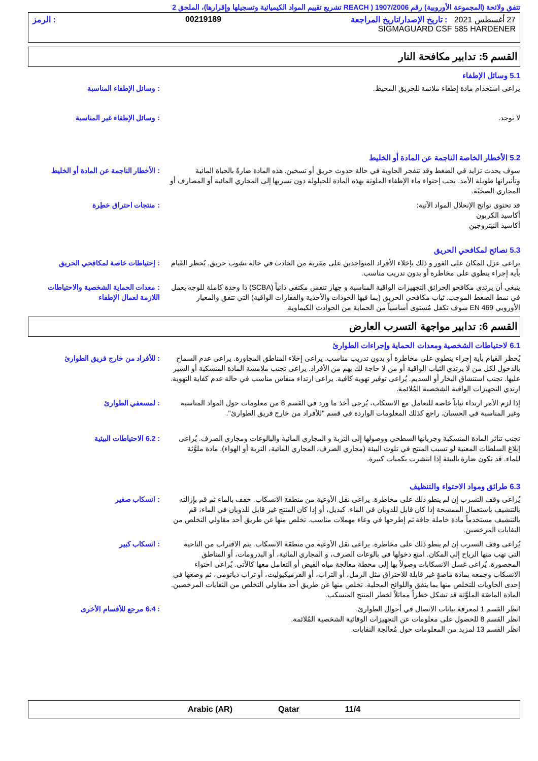تتفق ولائحة (المجموعة الأوروبية) رقم 1907/2006 ( REACH تشريع تقييم المواد الكيميائية وتسجيلها وإقرارها)، الملحق 2
27 أغسطس 2021 : تاريخ الإصدار/تاريخ المراجعة 00219189: الرمز
SIGMAGUARD CSF 585 HARDENER
القسم 5: تدابير مكافحة النار
5.1 وسائل الإطفاء
يراعى استخدام مادة إطفاء ملائمة للحريق المحيط. : وسائل الإطفاء المناسبة
لا توجد. : وسائل الإطفاء غير المناسبة
5.2 الأخطار الخاصة الناجمة عن المادة أو الخليط
سوف يحدث تزايد في الضغط وقد تنفجر الحاوية في حالة حدوث حريق أو تسخين. هذه المادة ضارةً بالحياة المائية وتأثيراتها طويلة الأمد. يجب إحتواء ماء الإطفاء الملوثة بهذه المادة للحيلولة دون تسربها إلى المجاري المائية أو المصارف أو المجاري الصحيّة.
: الأخطار الناجمة عن المادة أو الخليط
قد تحتوي نواتج الإنحلال المواد الآتية:
أكاسيد الكربون
أكاسيد النيتروجين
: منتجات احتراق خطِرة
5.3 نصائح لمكافحي الحريق
يراعى عزل المكان على الفور و ذلك بإخلاء الأفراد المتواجدين على مقربة من الحادث في حالة نشوب حريق. يُحظر القيام بأية إجراء ينطوي على مخاطرة أو بدون تدريب مناسب.
: إحتياطات خاصة لمكافحي الحريق
ينبغي أن يرتدي مكافحو الحرائق التجهيزات الواقية المناسبة و جهاز تنفس مكتفي ذاتياً (SCBA) ذا وحدة كاملة للوجه يعمل في نمط الضغط الموجب. ثياب مكافحي الحريق (بما فيها الخوذات والأحذية والقفازات الواقية) التي تتفق والمعيار الأوروبي EN 469 سوف تكفل مُستوى أساسياً من الحماية من الحوادث الكيماوية.
: معدات الحماية الشخصية والاحتياطات اللازمة لعمال الإطفاء
القسم 6: تدابير مواجهة التسرب العارض
6.1 لاحتياطات الشخصية ومعدات الحماية وإجراءات الطوارئ
يُحظر القيام بأية إجراء ينطوي على مخاطرة أو بدون تدريب مناسب. يراعى إخلاء المناطق المجاورة. يراعى عدم السماح بالدخول لكل من لا يرتدي الثياب الواقية أو من لا حاجة لك بهم من الأفراد. يراعى تجنب ملامسة المادة المنسكبة أو السير عليها. تجنب استنشاق البخار أو السديم. يُراعى توفير تهوية كافية. يراعى ارتداء منفاس مناسب في حالة عدم كفاية التهوية. ارتدي التجهيزات الواقية الشخصية المُلائمة.
: للأفراد من خارج فريق الطوارئ
إذا لزم الأمر ارتداء ثياباً خاصة للتعامل مع الانسكاب، يُرجى أخذ ما ورد في القسم 8 من معلومات حول المواد المناسبة وغير المناسبة في الحسبان. راجع كذلك المعلومات الواردة في قسم "للأفراد من خارج فريق الطوارئ".
: لمسعفي الطوارئ
تجنب تناثر المادة المنسكبة وجريانها السطحي ووصولها إلى التربة و المجاري المائية والبالوعات ومجاري الصرف. يُراعى إبلاغ السلطات المعنية لو تسبب المنتج في تلوث البيئة (مجاري الصرف، المجاري المائية، التربة أو الهواء). مادة ملوَّثة للماء. قد تكون ضارة بالبيئة إذا انتشرت بكميات كبيرة.
: 6.2 الاحتياطات البيئية
6.3 طرائق ومواد الاحتواء والتنظيف
يُراعى وقف التسرب إن لم ينطو ذلك على مخاطرة. يراعى نقل الأوعية من منطقة الانسكاب. خفف بالماء ثم قم بإزالته بالتنشيف باستعمال الممسحة إذا كان قابل للذوبان في الماء. كبديل، أو إذا كان المنتج غير قابل للذوبان في الماء، قم بالتنشيف مستخدماً مادة خاملة جافة ثم إطرحها في وعاء مهملات مناسب. تخلص منها عن طريق أحد مقاولي التخلص من النفايات المرخصين.
: انسكاب صغير
يُراعى وقف التسرب إن لم ينطو ذلك على مخاطرة. يراعى نقل الأوعية من منطقة الانسكاب. يتم الاقتراب من الناحية التي تهب منها الرياح إلى المكان. امنع دخولها في بالوعات الصرف، و المجاري المائية، أو البدرومات، أو المناطق المحصورة. يُراعى غسل الانسكابات وصولاً بها إلى محطة معالجة مياه الفيض أو التعامل معها كالآتي. يُراعى احتواء الانسكاب وجمعه بمادة ماصةٍ غير قابلة للاحتراق مثل الرمل، أو التراب، أو الفرميكيوليت، أو تراب دياتومي، ثم وضعها في إحدى الحاويات للتخلص منها بما يتفق واللوائح المحلية. تخلص منها عن طريق أحد مقاولي التخلص من النفايات المرخصين. المادة الماصّة الملوَّثة قد تشكل خطراً مماثلاً لخطر المنتج المنسكب.
: انسكاب كبير
انظر القسم 1 لمعرفة بيانات الاتصال في أحوال الطوارئ.
انظر القسم 8 للحصول على معلومات عن التجهيزات الوقائية الشخصية المُلائمة.
انظر القسم 13 لمزيد من المعلومات حول مُعالجة النفايات.
: 6.4 مرجع للأقسام الأخرى
11/4 Qatar Arabic (AR)